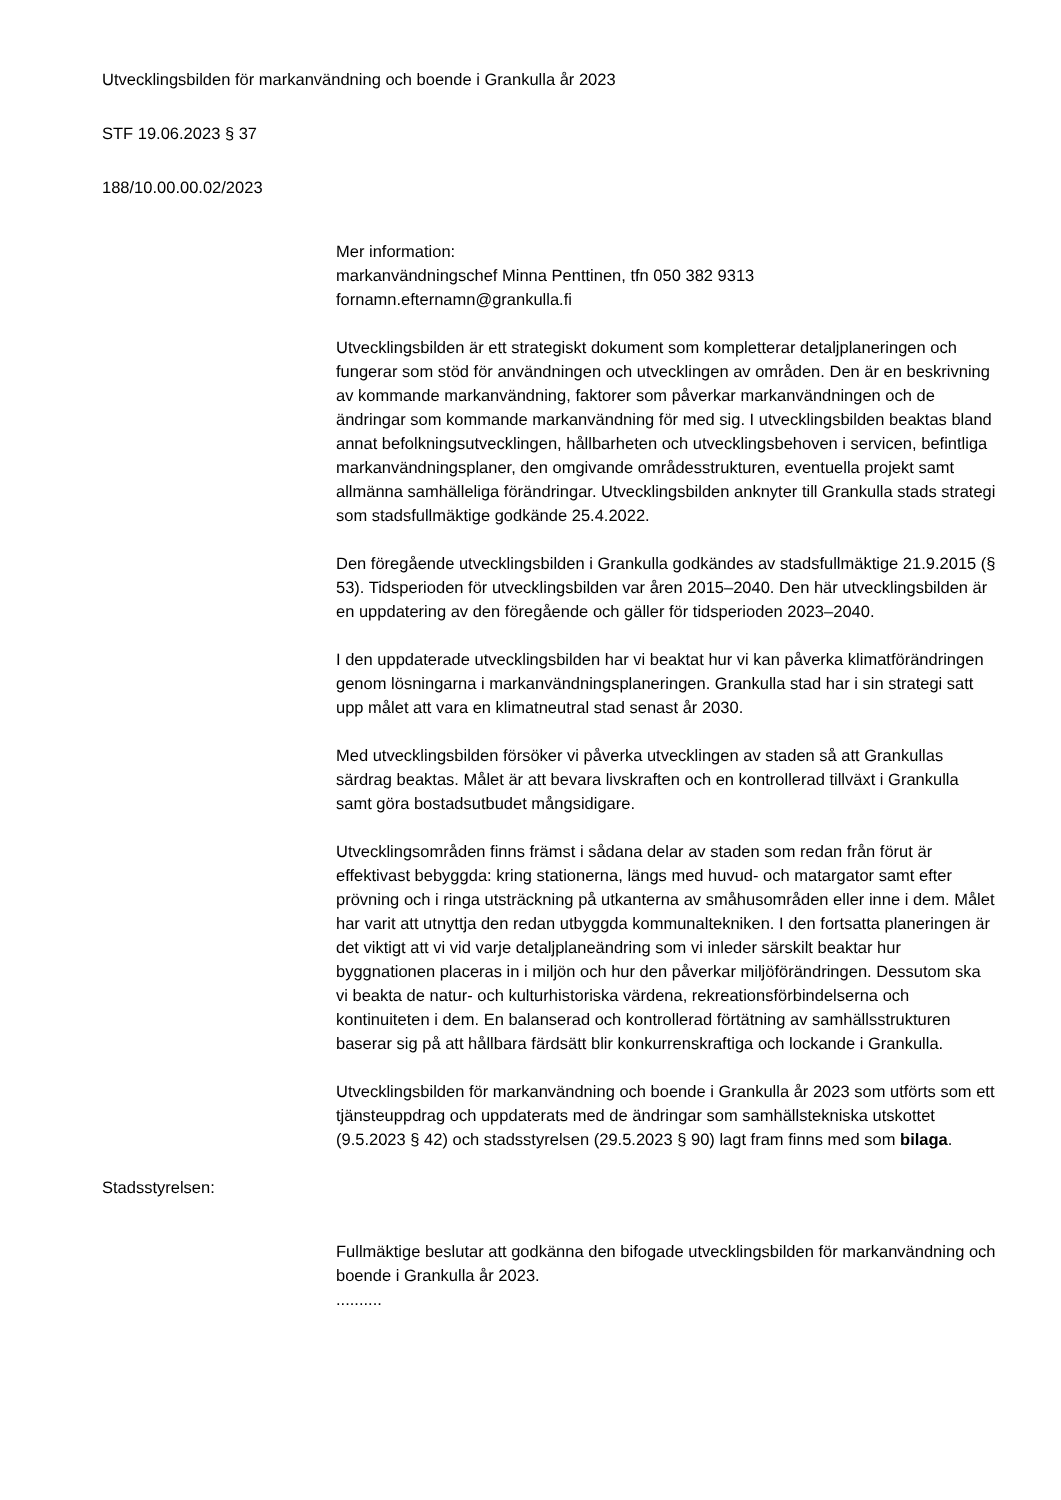Utvecklingsbilden för markanvändning och boende i Grankulla år 2023
STF 19.06.2023 § 37
188/10.00.00.02/2023
Mer information:
markanvändningschef Minna Penttinen, tfn 050 382 9313
fornamn.efternamn@grankulla.fi
Utvecklingsbilden är ett strategiskt dokument som kompletterar detaljplaneringen och fungerar som stöd för användningen och utvecklingen av områden. Den är en beskrivning av kommande markanvändning, faktorer som påverkar markanvändningen och de ändringar som kommande markanvändning för med sig. I utvecklingsbilden beaktas bland annat befolkningsutvecklingen, hållbarheten och utvecklingsbehoven i servicen, befintliga markanvändningsplaner, den omgivande områdesstrukturen, eventuella projekt samt allmänna samhälleliga förändringar. Utvecklingsbilden anknyter till Grankulla stads strategi som stadsfullmäktige godkände 25.4.2022.
Den föregående utvecklingsbilden i Grankulla godkändes av stadsfullmäktige 21.9.2015 (§ 53). Tidsperioden för utvecklingsbilden var åren 2015–2040. Den här utvecklingsbilden är en uppdatering av den föregående och gäller för tidsperioden 2023–2040.
I den uppdaterade utvecklingsbilden har vi beaktat hur vi kan påverka klimatförändringen genom lösningarna i markanvändningsplaneringen. Grankulla stad har i sin strategi satt upp målet att vara en klimatneutral stad senast år 2030.
Med utvecklingsbilden försöker vi påverka utvecklingen av staden så att Grankullas särdrag beaktas. Målet är att bevara livskraften och en kontrollerad tillväxt i Grankulla samt göra bostadsutbudet mångsidigare.
Utvecklingsområden finns främst i sådana delar av staden som redan från förut är effektivast bebyggda: kring stationerna, längs med huvud- och matargator samt efter prövning och i ringa utsträckning på utkanterna av småhusområden eller inne i dem. Målet har varit att utnyttja den redan utbyggda kommunaltekniken. I den fortsatta planeringen är det viktigt att vi vid varje detaljplaneändring som vi inleder särskilt beaktar hur byggnationen placeras in i miljön och hur den påverkar miljöförändringen. Dessutom ska vi beakta de natur- och kulturhistoriska värdena, rekreationsförbindelserna och kontinuiteten i dem. En balanserad och kontrollerad förtätning av samhällsstrukturen baserar sig på att hållbara färdsätt blir konkurrenskraftiga och lockande i Grankulla.
Utvecklingsbilden för markanvändning och boende i Grankulla år 2023 som utförts som ett tjänsteuppdrag och uppdaterats med de ändringar som samhällstekniska utskottet (9.5.2023 § 42) och stadsstyrelsen (29.5.2023 § 90) lagt fram finns med som bilaga.
Stadsstyrelsen:
Fullmäktige beslutar att godkänna den bifogade utvecklingsbilden för markanvändning och boende i Grankulla år 2023.
..........